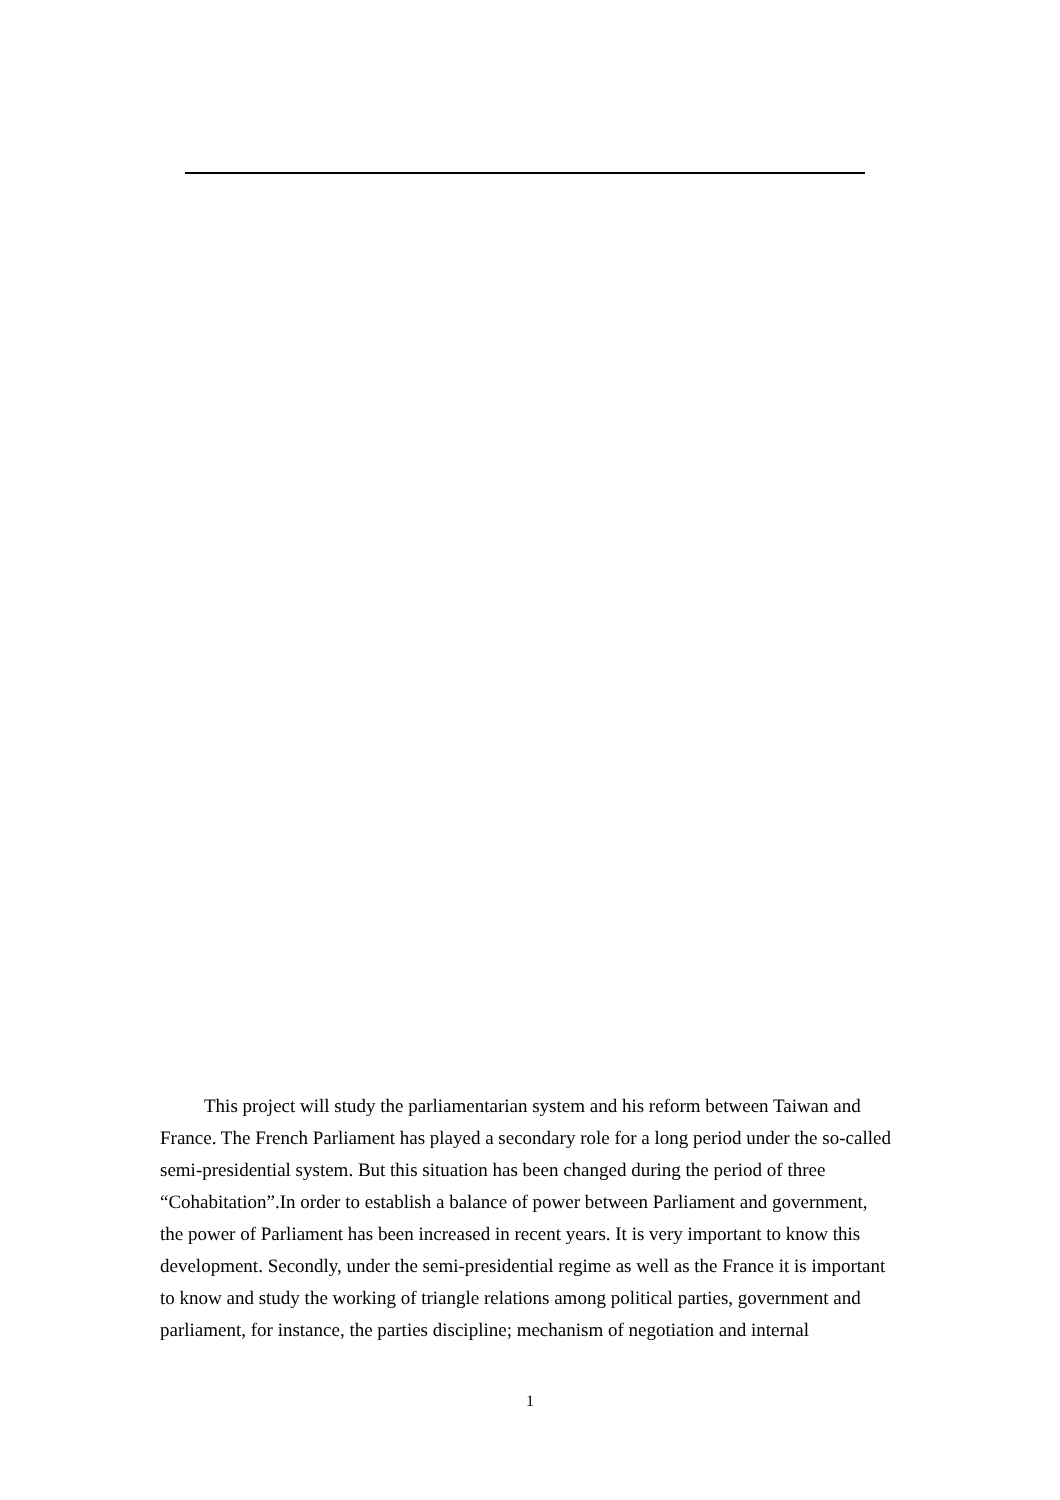This project will study the parliamentarian system and his reform between Taiwan and France. The French Parliament has played a secondary role for a long period under the so-called semi-presidential system. But this situation has been changed during the period of three “Cohabitation”.In order to establish a balance of power between Parliament and government, the power of Parliament has been increased in recent years. It is very important to know this development. Secondly, under the semi-presidential regime as well as the France it is important to know and study the working of triangle relations among political parties, government and parliament, for instance, the parties discipline; mechanism of negotiation and internal
1